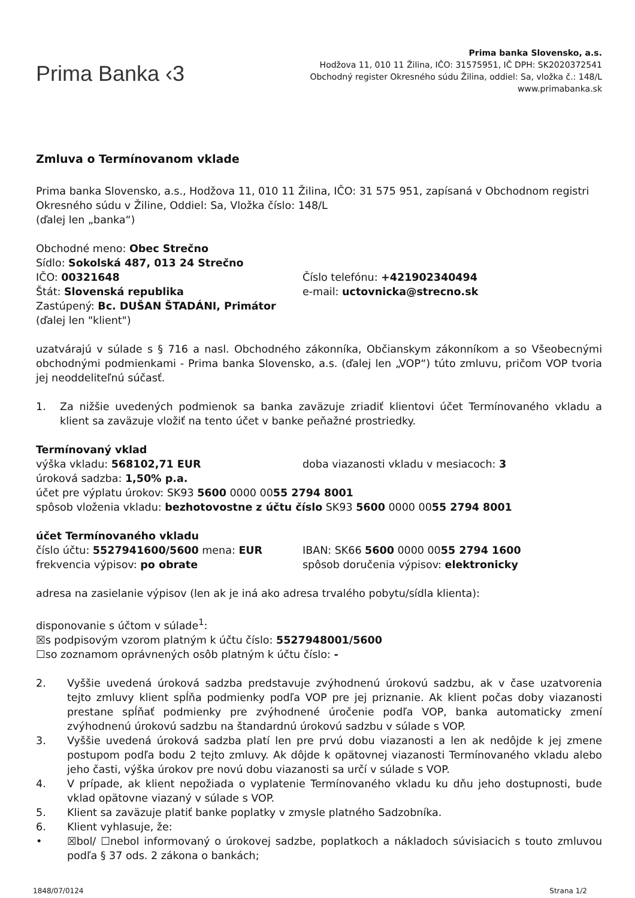Prima Banka ‹3
Prima banka Slovensko, a.s.
Hodžova 11, 010 11 Žilina, IČO: 31575951, IČ DPH: SK2020372541
Obchodný register Okresného súdu Žilina, oddiel: Sa, vložka č.: 148/L
www.primabanka.sk
Zmluva o Termínovanom vklade
Prima banka Slovensko, a.s., Hodžova 11, 010 11 Žilina, IČO: 31 575 951, zapísaná v Obchodnom registri Okresného súdu v Žiline, Oddiel: Sa, Vložka číslo: 148/L
(ďalej len „banka“)
Obchodné meno: Obec Strečno
Sídlo: Sokolská 487, 013 24 Strečno
IČO: 00321648 Číslo telefónu: +421902340494
Štát: Slovenská republika e-mail: uctovnicka@strecno.sk
Zastúpený: Bc. DUŠAN ŠTADÁNI, Primátor
(ďalej len "klient")
uzatvárajú v súlade s § 716 a nasl. Obchodného zákonníka, Občianskym zákonníkom a so Všeobecnými obchodnými podmienkami - Prima banka Slovensko, a.s. (ďalej len „VOP“) túto zmluvu, pričom VOP tvoria jej neoddeliteľnú súčasť.
1. Za nižšie uvedených podmienok sa banka zaväzuje zriadiť klientovi účet Termínovaného vkladu a klient sa zaväzuje vložiť na tento účet v banke peňažné prostriedky.
Termínovaný vklad
výška vkladu: 568102,71 EUR doba viazanosti vkladu v mesiacoch: 3
úroková sadzba: 1,50% p.a.
účet pre výplatu úrokov: SK93 5600 0000 0055 2794 8001
spôsob vloženia vkladu: bezhotovostne z účtu číslo SK93 5600 0000 0055 2794 8001
účet Termínovaného vkladu
číslo účtu: 5527941600/5600 mena: EUR IBAN: SK66 5600 0000 0055 2794 1600
frekvencia výpisov: po obrate spôsob doručenia výpisov: elektronicky
adresa na zasielanie výpisov (len ak je iná ako adresa trvalého pobytu/sídla klienta):
disponovanie s účtom v súlade<sup>1</sup>:
☒s podpisovým vzorom platným k účtu číslo: 5527948001/5600
☐so zoznamom oprávnených osôb platným k účtu číslo: -
2. Vyššie uvedená úroková sadzba predstavuje zvýhodnenú úrokovú sadzbu, ak v čase uzatvorenia tejto zmluvy klient spĺňa podmienky podľa VOP pre jej priznanie. Ak klient počas doby viazanosti prestane spĺňať podmienky pre zvýhodnené úročenie podľa VOP, banka automaticky zmení zvýhodnenú úrokovú sadzbu na štandardnú úrokovú sadzbu v súlade s VOP.
3. Vyššie uvedená úroková sadzba platí len pre prvú dobu viazanosti a len ak nedôjde k jej zmene postupom podľa bodu 2 tejto zmluvy. Ak dôjde k opätovnej viazanosti Termínovaného vkladu alebo jeho časti, výška úrokov pre novú dobu viazanosti sa určí v súlade s VOP.
4. V prípade, ak klient nepožiada o vyplatenie Termínovaného vkladu ku dňu jeho dostupnosti, bude vklad opätovne viazaný v súlade s VOP.
5. Klient sa zaväzuje platiť banke poplatky v zmysle platného Sadzobníka.
6. Klient vyhlasuje, že:
• ☒bol/ ☐nebol informovaný o úrokovej sadzbe, poplatkoch a nákladoch súvisiacich s touto zmluvou podľa § 37 ods. 2 zákona o bankách;
1848/07/0124 Strana 1/2